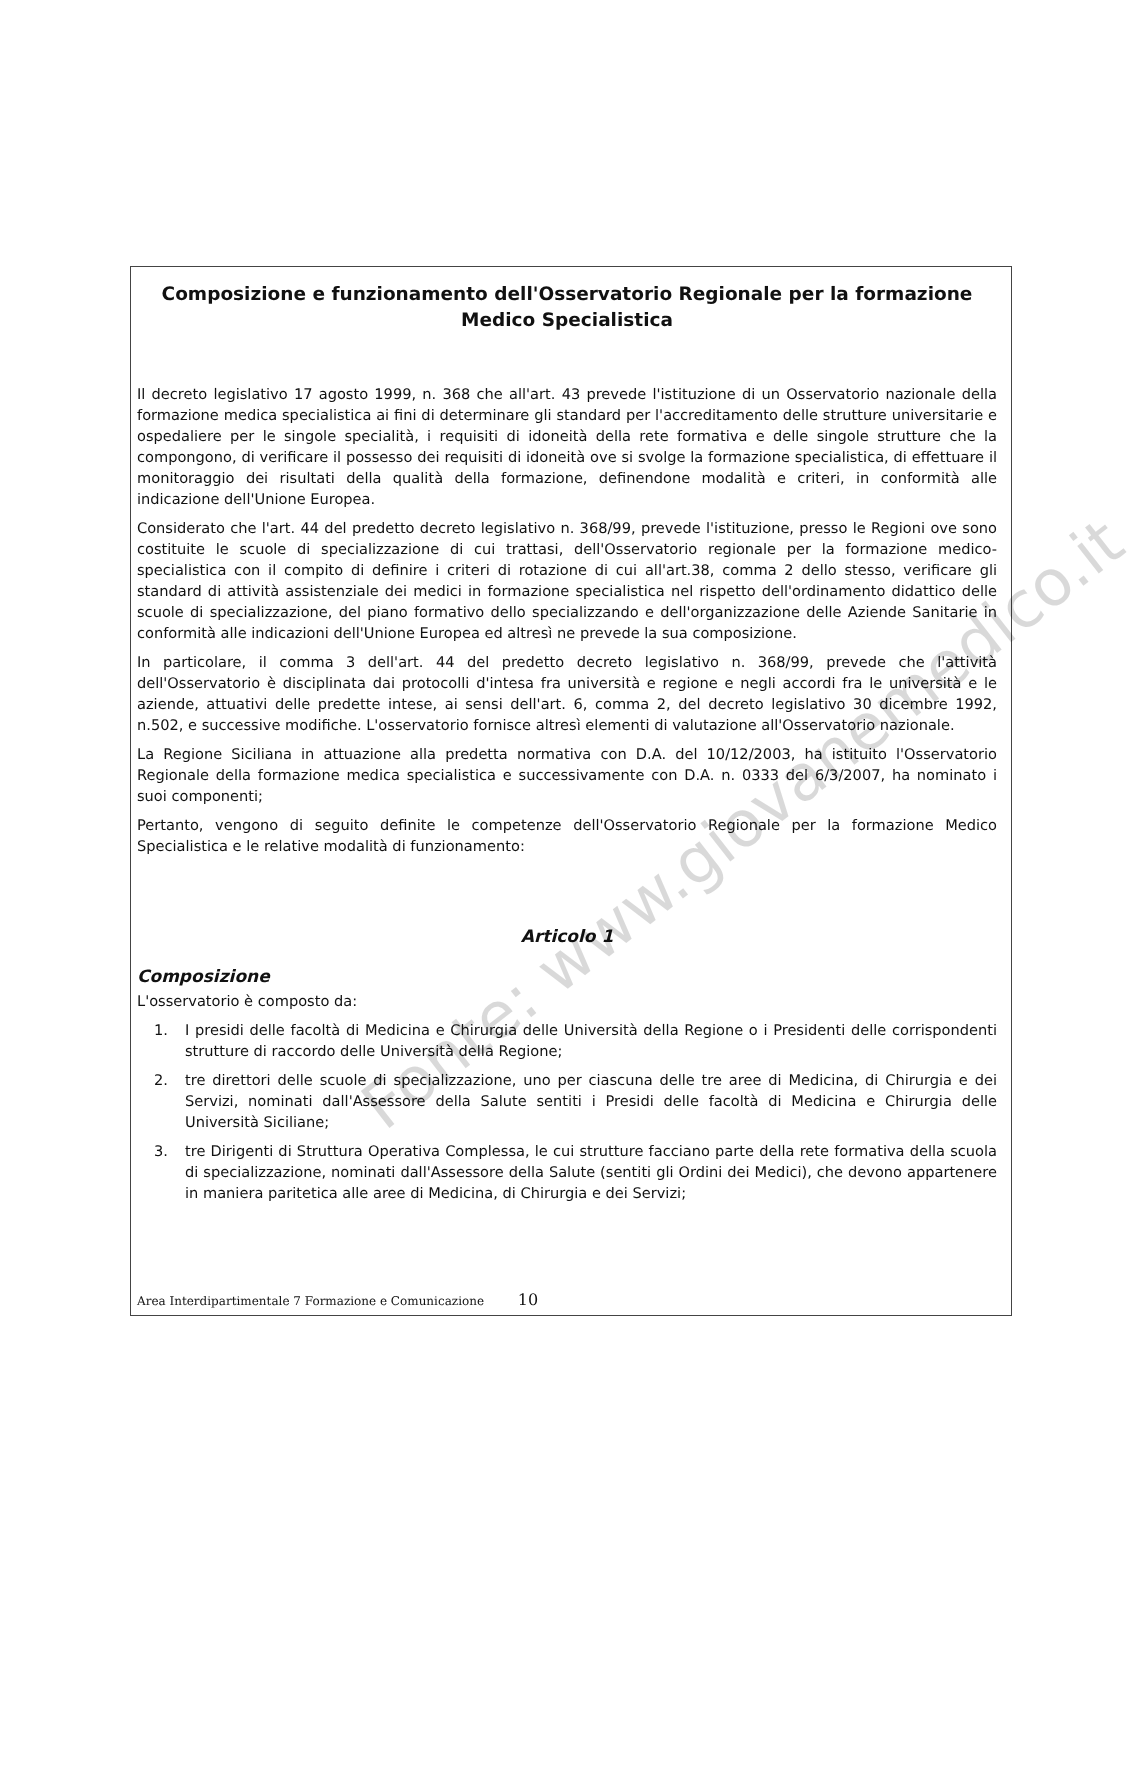Composizione e funzionamento dell'Osservatorio Regionale per la formazione Medico Specialistica
Il decreto legislativo 17 agosto 1999, n. 368 che all'art. 43 prevede l'istituzione di un Osservatorio nazionale della formazione medica specialistica ai fini di determinare gli standard per l'accreditamento delle strutture universitarie e ospedaliere per le singole specialità, i requisiti di idoneità della rete formativa e delle singole strutture che la compongono, di verificare il possesso dei requisiti di idoneità ove si svolge la formazione specialistica, di effettuare il monitoraggio dei risultati della qualità della formazione, definendone modalità e criteri, in conformità alle indicazione dell'Unione Europea.
Considerato che l'art. 44 del predetto decreto legislativo n. 368/99, prevede l'istituzione, presso le Regioni ove sono costituite le scuole di specializzazione di cui trattasi, dell'Osservatorio regionale per la formazione medico-specialistica con il compito di definire i criteri di rotazione di cui all'art.38, comma 2 dello stesso, verificare gli standard di attività assistenziale dei medici in formazione specialistica nel rispetto dell'ordinamento didattico delle scuole di specializzazione, del piano formativo dello specializzando e dell'organizzazione delle Aziende Sanitarie in conformità alle indicazioni dell'Unione Europea ed altresì ne prevede la sua composizione.
In particolare, il comma 3 dell'art. 44 del predetto decreto legislativo n. 368/99, prevede che l'attività dell'Osservatorio è disciplinata dai protocolli d'intesa fra università e regione e negli accordi fra le università e le aziende, attuativi delle predette intese, ai sensi dell'art. 6, comma 2, del decreto legislativo 30 dicembre 1992, n.502, e successive modifiche. L'osservatorio fornisce altresì elementi di valutazione all'Osservatorio nazionale.
La Regione Siciliana in attuazione alla predetta normativa con D.A. del 10/12/2003, ha istituito l'Osservatorio Regionale della formazione medica specialistica e successivamente con D.A. n. 0333 del 6/3/2007, ha nominato i suoi componenti;
Pertanto, vengono di seguito definite le competenze dell'Osservatorio Regionale per la formazione Medico Specialistica e le relative modalità di funzionamento:
Articolo 1
Composizione
L'osservatorio è composto da:
1. I presidi delle facoltà di Medicina e Chirurgia delle Università della Regione o i Presidenti delle corrispondenti strutture di raccordo delle Università della Regione;
2. tre direttori delle scuole di specializzazione, uno per ciascuna delle tre aree di Medicina, di Chirurgia e dei Servizi, nominati dall'Assessore della Salute sentiti i Presidi delle facoltà di Medicina e Chirurgia delle Università Siciliane;
3. tre Dirigenti di Struttura Operativa Complessa, le cui strutture facciano parte della rete formativa della scuola di specializzazione, nominati dall'Assessore della Salute (sentiti gli Ordini dei Medici), che devono appartenere in maniera paritetica alle aree di Medicina, di Chirurgia e dei Servizi;
Area Interdipartimentale 7 Formazione e Comunicazione 10
Fonte: www.giovanemedico.it